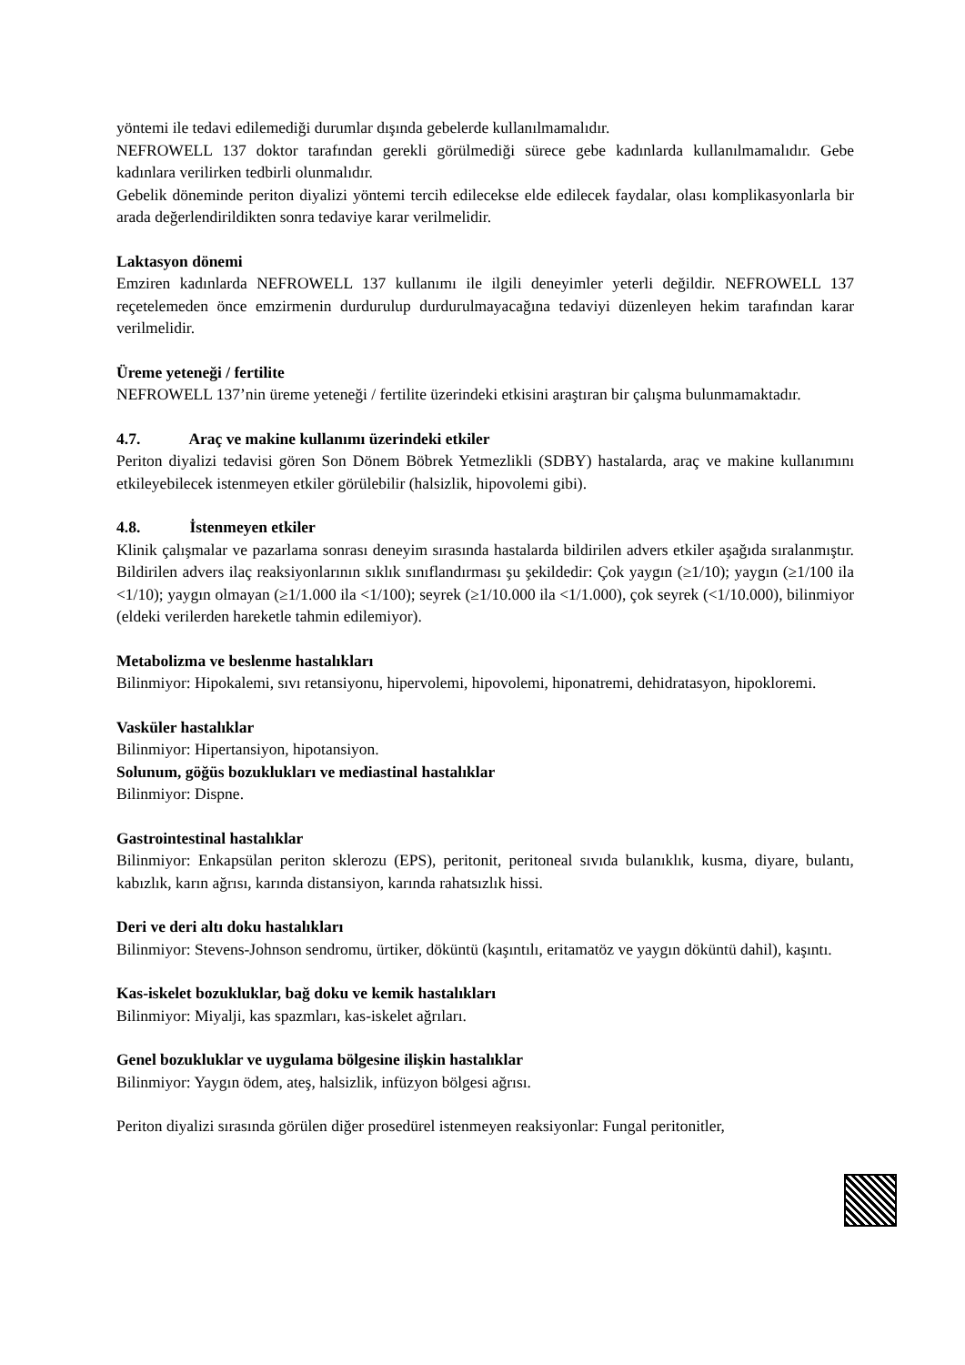yöntemi ile tedavi edilemediği durumlar dışında gebelerde kullanılmamalıdır.
NEFROWELL 137 doktor tarafından gerekli görülmediği sürece gebe kadınlarda kullanılmamalıdır. Gebe kadınlara verilirken tedbirli olunmalıdır.
Gebelik döneminde periton diyalizi yöntemi tercih edilecekse elde edilecek faydalar, olası komplikasyonlarla bir arada değerlendirildikten sonra tedaviye karar verilmelidir.
Laktasyon dönemi
Emziren kadınlarda NEFROWELL 137 kullanımı ile ilgili deneyimler yeterli değildir. NEFROWELL 137 reçetelemeden önce emzirmenin durdurulup durdurulmayacağına tedaviyi düzenleyen hekim tarafından karar verilmelidir.
Üreme yeteneği / fertilite
NEFROWELL 137’nin üreme yeteneği / fertilite üzerindeki etkisini araştıran bir çalışma bulunmamaktadır.
4.7. Araç ve makine kullanımı üzerindeki etkiler
Periton diyalizi tedavisi gören Son Dönem Böbrek Yetmezlikli (SDBY) hastalarda, araç ve makine kullanımını etkileyebilecek istenmeyen etkiler görülebilir (halsizlik, hipovolemi gibi).
4.8. İstenmeyen etkiler
Klinik çalışmalar ve pazarlama sonrası deneyim sırasında hastalarda bildirilen advers etkiler aşağıda sıralanmıştır. Bildirilen advers ilaç reaksiyonlarının sıklık sınıflandırması şu şekildedir: Çok yaygın (≥1/10); yaygın (≥1/100 ila <1/10); yaygın olmayan (≥1/1.000 ila <1/100); seyrek (≥1/10.000 ila <1/1.000), çok seyrek (<1/10.000), bilinmiyor (eldeki verilerden hareketle tahmin edilemiyor).
Metabolizma ve beslenme hastalıkları
Bilinmiyor: Hipokalemi, sıvı retansiyonu, hipervolemi, hipovolemi, hiponatremi, dehidratasyon, hipokloremi.
Vasküler hastalıklar
Bilinmiyor: Hipertansiyon, hipotansiyon.
Solunum, göğüs bozuklukları ve mediastinal hastalıklar
Bilinmiyor: Dispne.
Gastrointestinal hastalıklar
Bilinmiyor: Enkapsülan periton sklerozu (EPS), peritonit, peritoneal sıvıda bulanıklık, kusma, diyare, bulantı, kabızlık, karın ağrısı, karında distansiyon, karında rahatsızlık hissi.
Deri ve deri altı doku hastalıkları
Bilinmiyor: Stevens-Johnson sendromu, ürtiker, döküntü (kaşıntılı, eritamatöz ve yaygın döküntü dahil), kaşıntı.
Kas-iskelet bozukluklar, bağ doku ve kemik hastalıkları
Bilinmiyor: Miyalji, kas spazmları, kas-iskelet ağrıları.
Genel bozukluklar ve uygulama bölgesine ilişkin hastalıklar
Bilinmiyor: Yaygın ödem, ateş, halsizlik, infüzyon bölgesi ağrısı.
Periton diyalizi sırasında görülen diğer prosedürel istenmeyen reaksiyonlar: Fungal peritonitler,